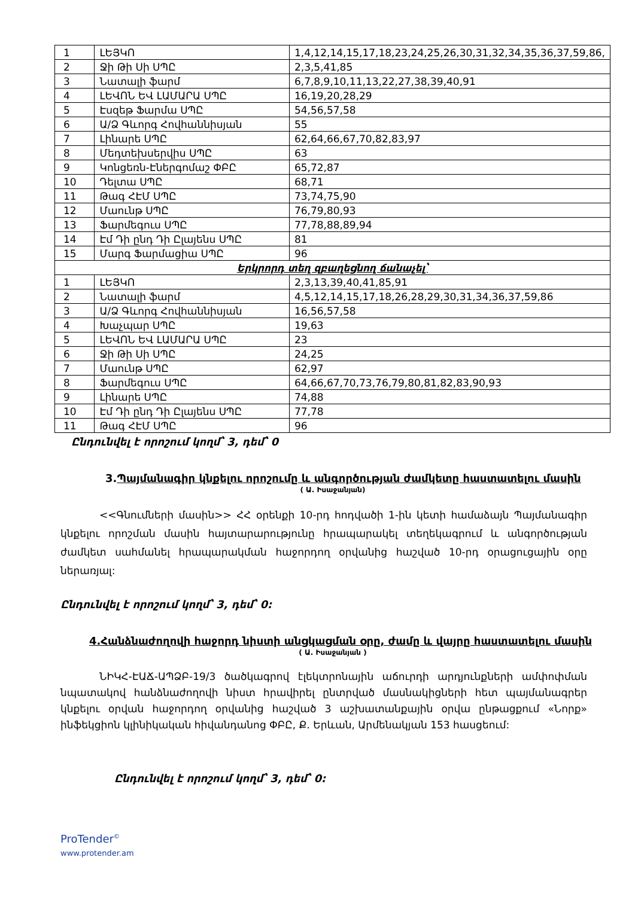| 1 | ԼԵՅԿՈ | 1,4,12,14,15,17,18,23,24,25,26,30,31,32,34,35,36,37,59,86, |
| 2 | Ջի Թի Սի ՍՊԸ | 2,3,5,41,85 |
| 3 | Նատալի ֆարմ | 6,7,8,9,10,11,13,22,27,38,39,40,91 |
| 4 | ԼԵՎՈՆ ԵՎ ԼԱՄԱՐԱ ՍՊԸ | 16,19,20,28,29 |
| 5 | Էսզեթ Ֆարմա ՍՊԸ | 54,56,57,58 |
| 6 | Ա/Ձ Գևորգ Հովհաննիսյան | 55 |
| 7 | Լինարե ՍՊԸ | 62,64,66,67,70,82,83,97 |
| 8 | Մեդտեխսերվիս ՍՊԸ | 63 |
| 9 | Կոնցեռն-Էներգոմաշ ՓԲԸ | 65,72,87 |
| 10 | Դելտա ՍՊԸ | 68,71 |
| 11 | Թագ ՀԷՄ ՍՊԸ | 73,74,75,90 |
| 12 | Մաունթ ՍՊԸ | 76,79,80,93 |
| 13 | Ֆարմեգուս ՍՊԸ | 77,78,88,89,94 |
| 14 | Էմ Դի ընդ Դի Ըլայենս ՍՊԸ | 81 |
| 15 | Մարգ Ֆարմացիա ՍՊԸ | 96 |
| Երկրորդ տեղ զբաղեցնող ճանաչել՝ | | |
| 1 | ԼԵՅԿՈ | 2,3,13,39,40,41,85,91 |
| 2 | Նատալի ֆարմ | 4,5,12,14,15,17,18,26,28,29,30,31,34,36,37,59,86 |
| 3 | Ա/Ձ Գևորգ Հովհաննիսյան | 16,56,57,58 |
| 4 | Խաչպար ՍՊԸ | 19,63 |
| 5 | ԼԵՎՈՆ ԵՎ ԼԱՄԱՐԱ ՍՊԸ | 23 |
| 6 | Ջի Թի Սի ՍՊԸ | 24,25 |
| 7 | Մաունթ ՍՊԸ | 62,97 |
| 8 | Ֆարմեգուս ՍՊԸ | 64,66,67,70,73,76,79,80,81,82,83,90,93 |
| 9 | Լինարե ՍՊԸ | 74,88 |
| 10 | Էմ Դի ընդ Դի Ըլայենս ՍՊԸ | 77,78 |
| 11 | Թագ ՀԷՄ ՍՊԸ | 96 |
Ընդունվել է որոշում կողմ՝ 3, դեմ՝ 0
3.Պայմանագիր կնքելու որոշումը և անգործության ժամկետը հաստատելու մասին
( Ա. Իսաջանյան)
<<Գնումների մասին>> ՀՀ օրենքի 10-րդ հոդվածի 1-ին կետի համաձայն Պայմանագիր կնքելու որոշման մասին հայտարարությունը հրապարակել տեղեկագրում և անգործության ժամկետ սահմանել հրապարակման հաջորդող օրվանից հաշված 10-րդ օրացուցային օրը ներառյալ:
Ընդունվել է որոշում կողմ՝ 3, դեմ՝ 0:
4.Հանձնաժողովի հաջորդ նիստի անցկացման օրը, ժամը և վայրը հաստատելու մասին
( Ա. Իսաջանյան )
ՆԻԿՀ-ԷԱՃ-ԱՊՁԲ-19/3 ծածկագրով էլեկտրոնային աճուրդի արդյունքների ամփոփման նպատակով հանձնաժողովի նիստ հրավիրել ընտրված մասնակիցների հետ պայմանագրեր կնքելու օրվան հաջորդող օրվանից հաշված 3 աշխատանքային օրվա ընթացքում «Նորք» ինֆեկցիոն կլինիկական հիվանդանոց ՓԲԸ, Ք. Երևան, Արմենակյան 153 հասցեում:
Ընդունվել է որոշում կողմ՝ 3, դեմ՝ 0:
ProTender<sup>©</sup>
www.protender.am